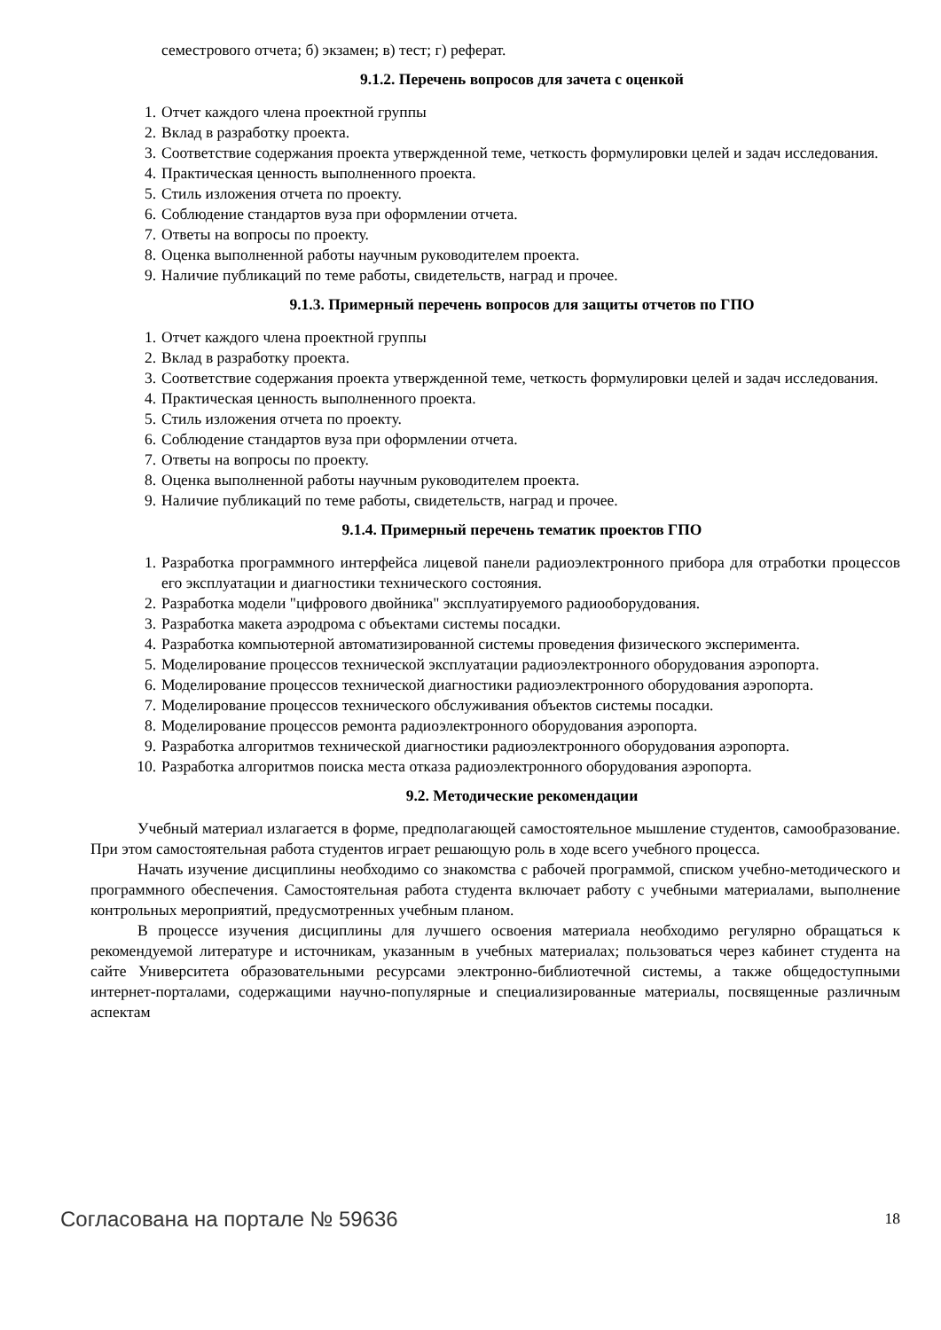семестрового отчета; б) экзамен; в) тест; г) реферат.
9.1.2. Перечень вопросов для зачета с оценкой
1. Отчет каждого члена проектной группы
2. Вклад в разработку проекта.
3. Соответствие содержания проекта утвержденной теме, четкость формулировки целей и задач исследования.
4. Практическая ценность выполненного проекта.
5. Стиль изложения отчета по проекту.
6. Соблюдение стандартов вуза при оформлении отчета.
7. Ответы на вопросы по проекту.
8. Оценка выполненной работы научным руководителем проекта.
9. Наличие публикаций по теме работы, свидетельств, наград и прочее.
9.1.3. Примерный перечень вопросов для защиты отчетов по ГПО
1. Отчет каждого члена проектной группы
2. Вклад в разработку проекта.
3. Соответствие содержания проекта утвержденной теме, четкость формулировки целей и задач исследования.
4. Практическая ценность выполненного проекта.
5. Стиль изложения отчета по проекту.
6. Соблюдение стандартов вуза при оформлении отчета.
7. Ответы на вопросы по проекту.
8. Оценка выполненной работы научным руководителем проекта.
9. Наличие публикаций по теме работы, свидетельств, наград и прочее.
9.1.4. Примерный перечень тематик проектов ГПО
1. Разработка программного интерфейса лицевой панели радиоэлектронного прибора для отработки процессов его эксплуатации и диагностики технического состояния.
2. Разработка модели "цифрового двойника" эксплуатируемого радиооборудования.
3. Разработка макета аэродрома с объектами системы посадки.
4. Разработка компьютерной автоматизированной системы проведения физического эксперимента.
5. Моделирование процессов технической эксплуатации радиоэлектронного оборудования аэропорта.
6. Моделирование процессов технической диагностики радиоэлектронного оборудования аэропорта.
7. Моделирование процессов технического обслуживания объектов системы посадки.
8. Моделирование процессов ремонта радиоэлектронного оборудования аэропорта.
9. Разработка алгоритмов технической диагностики радиоэлектронного оборудования аэропорта.
10. Разработка алгоритмов поиска места отказа радиоэлектронного оборудования аэропорта.
9.2. Методические рекомендации
Учебный материал излагается в форме, предполагающей самостоятельное мышление студентов, самообразование. При этом самостоятельная работа студентов играет решающую роль в ходе всего учебного процесса.
Начать изучение дисциплины необходимо со знакомства с рабочей программой, списком учебно-методического и программного обеспечения. Самостоятельная работа студента включает работу с учебными материалами, выполнение контрольных мероприятий, предусмотренных учебным планом.
В процессе изучения дисциплины для лучшего освоения материала необходимо регулярно обращаться к рекомендуемой литературе и источникам, указанным в учебных материалах; пользоваться через кабинет студента на сайте Университета образовательными ресурсами электронно-библиотечной системы, а также общедоступными интернет-порталами, содержащими научно-популярные и специализированные материалы, посвященные различным аспектам
Согласована на портале № 59636 18